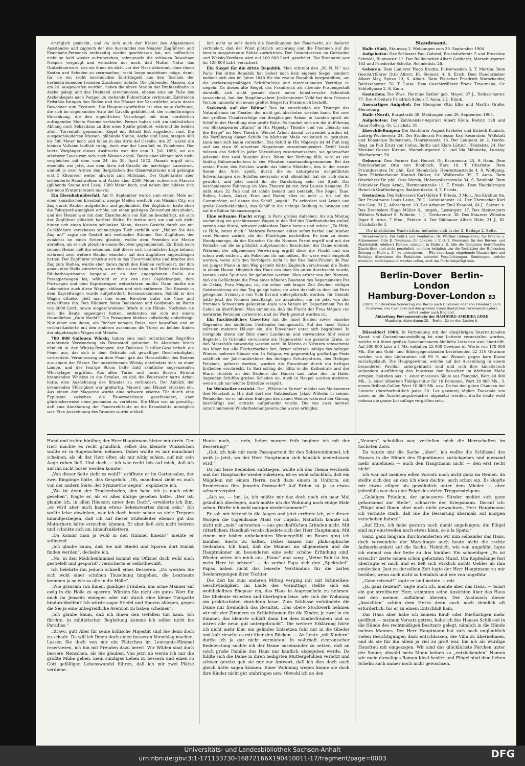erträglich gemacht, und da sich auch der Krater des Allgemeinen Ausstandes und zugleich der des Ausstandes des Neapler Zugführer- und Eisenbahn-Personals rechtzeitig wieder geschlossen hat, um hoffentlich nicht so bald wieder aufzubrechen, schmunzeln die schlauen Bewohner Neapels vergnügt und wünschen nur noch, daß Mutter Natur das Gratisfeuerwerk, das sie ihnen da dicht vor der Nase abbrennt, ohne ihnen Kosten und Schaden zu verursachen, recht lange ausdehnen möge, damit für sie ein recht ansehnliches Eintrittsgeld aus den Taschen der herbeiströmenden fremden Zuschauer abfalle. Die glühenden Massen, die am 24. ausgeworfen wurden, haben die obere Station der Drahtseilbahn in Asche gelegt und das Drahtseil zerschmolzen, ebenso eine am Fuße des Aschenkegels nach Pompeji zu stehende Führerhütte verbrannt. Zahlreiche Erdstöße bringen den Boden und die Häuser der Vesuvdörfer, sowie deren Bewohner zum Erzittern. Die Hauptauswurfstätte ist eine neue Oeffnung, die sich im sogenannten Atrio del Cavallo gebildet hat, der sichelförmigen Einsenkung, die den eigentlichen Vesuvkegel mit dem nordöstlich aufragenden Monte Somma verbindet. Ferner haben sich am südöstlichen Abhang nach Sebastiano zu drei neue Spalte gebildet, während die beiden alten, Torrentelli genannten Kegel mit Schutt fest zugedeckt sind. Die ausgeschleuderten Massen, glühende Steine, Asche und Lava, steigen 400 bis 500 Meter hoch und fallen in das Atrio del Cavallo. Am 25. waren die kleinen Vulkane leidlich ruhig, doch war der Lavafluß im Zunehmen. Der letzte Vorgänger dieses Ausbruchs war der vom 3. Juli 1896, wo ein stärkerer Lavastrom sich nach Westen ergoß. Beide aber können sich nicht vergleichen mit dem vom 24. bis 30. April 1872. Damals ergoß sich, ebenfalls wie jetzt, aus dem Atrio del Cavallo ein mächtiger Lavastrom, umfloß in zwei Armen den Bergrücken des Observatoriums und gelangte erst 5 Kilometer weiter abwärts zum Stillstand. Der Gipfelkrater aber schleuderte Rauchwolken und Asche über 2500 Meter, schwerere Massen (glühende Steine und Lava) 1300 Meter hoch, und neben ihm bildete sich der neue Krater (cratere nuovo).
Ein Eisenbahnüberfall. Am 9. September wurde zum ersten Male auf einer kanadischen Eisenbahn, wenige Meilen westlich von Mission City, ein Zug durch Räuber aufgehalten und geplündert. Der Zugführer hatte eben die Fahrgeschwindigkeit erhöht, um einen geringen Zeitverlust einzuholen, und der Heizer war mit dem Einschaufeln von Kohlen beschäftigt, als sich der Zugführer plötzlich berührt fühlte. Er drehte sich um und sah dicht hinter sich einen kleinen schlanken Mann, dessen Gesicht durch ein mit Gucklöchern versehenes schmutziges Tuch verhüllt war. „Halten Sie den Zug an!“ sagte die Gestalt mit weibischer Stimme. Der Zugführer, der zunächst an einen Scherz glaubte, wollte dem Fremden die Maske abreißen, als er sich plötzlich einem Revolver gegenübersah. Ein Blick nach seinem Heizer ließ ihn erkennen, daß dieser sich in ähnlicher Lage befand, während zwei weitere Räuber ebenfalls auf den Zugführer angeschlagen hatten. Der Zugführer schickte sich in das Unvermeidliche und brachte den Zug zum Stehen, wurde aber daran durch den Kleinen verhindert, der ihm genau eine Stelle vorschrieb, wo er dies zu tun habe. Auf Befehl des kleinen Räuberhauptmanns koppelte er an der angegebenen Stelle die Passagierwagen los, während er mit den drei Gepäckwagen, dem Postwagen und dem Expreßwagen weiterfahren mußte. Dann mußte die Lokomotive auch diese Wagen ablösen und sich entfernen. Der Beamte in dem Expreßwagen wurde aufgefordert, herauszukommen. Sobald er den Wagen öffnete, hielt man ihm einen Revolver unter die Nase und entwaffnete ihn. Den Räubern fielen Banknoten und Goldstaub im Werte von 2000 Lstrl., sowie eingeschriebene Briefe in die Hände. Nachdem sie sich die Beute angeeignet hatten, entfernten sie sich mit einem freundlichen „Gute Nacht!“ Die Passagiere blieben vollständig unbelästigt. Nur einer von ihnen, ein Richter namens Boles, war bewaffnet und er verbarrikadierte mit den anderen zusammen die Türen an beiden Enden der abgehängten Wagen mit Möbeln.
700 000 Gallonen Whisky haben eine nach schottischen Begriffen entehrende Verwendung als Brennstoff gefunden. In Aberdeen brach nämlich in der Whisky-Brennerei der Dalvaine Distiller-Gesellschaft ein Feuer aus, das sich in dem Gebäude mit gewaltiger Geschwindigkeit verbreitete. Veranlassung zu dem Feuer gab das Herausfallen des Bodens aus einem der Fässer. Der ausströmende Whisky entzündete sich an einer Lampe, und der feurige Strom halte bald sämtliche angrenzenden Whiskylager ergriffen. Aus allen Türen und Toren flossen Ströme brennenden Whiskys in die Straßen, so daß die Feuerwehr harte Arbeit hatte, eine Ausdehnung des Brandes zu verhindern. Der Anblick der brennenden Flüssigkeit war großartig. Mauern und Häuser stürzten ein. Aus einem der Magazine wurde eine schwere eiserne Tür durch eine Explosion zwischen die Feuerwehrleute geschleudert, aber glücklicherweise ohne jemanden zu verletzen. Die Hitze war so gewaltig, daß eine Annäherung der Feuerwehrleute an die Brandstätte unmöglich war. Eine Ausdehnung des Brandes wurde schließ-
lich nicht so sehr durch die Bemühungen der Feuerwehr, als dadurch verhindert, daß der Wind plötzlich umsprang und die Flammen auf die bereits ausgebrannte Stätte zurücktrieb. Der Gesamtverlust an Gebäuden und Whisky-Vorräten wird auf 100 000 Lstrl. geschätzt. Die Brennerei war für 120 000 Lstrl. versichert.
Ein Siegel für die dritte Republik. Man schreibt den „M. N. N.“ aus Paris: Die dritte Republik hat bisher noch kein eigenes Siegel, sondern bedient sich des im Jahre 1848 für die zweite Republik hergestellten, um die verfassungsmäßigen Schriftstücke und internationalen Verträge zu siegeln. Da dieses alte Siegel, das Frankreich als sitzende Frauengestalt darstellt, sich nicht gerade durch seine künstlerische Schönheit auszeichnet, hat der Siegelbewahrer Justizminister Vallé bei dem Graveur Vernon nunmehr ein neues großes Siegel für Frankreich bestellt.
Seekrank auf der Bühne! Das ist entschieden ein Triumph des Naturalismus im Theater, der nicht gut überboten werden kann. Bei zwei der größten Theatererfolge der diesjährigen Saison in London spielt ein Schiff in der Handlung eine große Rolle. Es handelt sich um die Aufführung von Shakespeares „Sturm“ in His Majestys Theatre und von „Beauty and the Barge“ im New Theatre. Wieviel Arbeit darauf verwendet worden ist, die Vorführung dieser Schiffe im höchsten Maße realistisch zu gestalten, kann man sich kaum vorstellen. Das Schiff in His Majestys ist 44 Fuß lang und aus etwa 40 einzelnen Negationen zusammengesetzt. Zwölf Leute müssen das Schiff in jeder Vorstellung zusammensetzen; sie gebrauchen jedesmal fast zwei Stunden dazu. Wenn der Vorhang fällt, wird es von fünfzig Bühnenarbeitern in vier Minuten auseinandergenommen. Bei der ersten Probe des Stückes wurde das kleine Mädchen, das in der ersten Szene den Ariel spielt, durch die so naturgetreu ausgeführten Schwankungen des Schiffes seekrank; erst allmählich hat sie sich daran gewöhnt, und jetzt macht ihr die Darstellung sehr viel Spaß. Das bescheidenere Fahrzeug im New Theatre ist mit drei Leuten bemannt. Es mißt etwa 32 Fuß und ist schön bemalt und betakelt. Die Segel, Taue, Rollen, Luken, Anker, Kran und Ruder, alles ist echt — bis auf die Gummiräder, auf denen das Schiff „segelt“. Es erfordert viel Arbeit und große Geschicklichkeit, das Schiff in die richtige Stellung zu bringen und auf die Bühne hinauszusegeln.
Eine seltsame Flucht erregt in Paris großes Aufsehen. Als am Montag nachmittag ein geschlossener Wagen in den Hof des Nordbahnhofes einlief, sprang eine ältere, schwarz gekleidete Dame heraus und schrie: „Zu Hilfe, zu Hilfe, rettet mich!“ Mehrere Personen eilten sofort herbei und stießen zwei Nonnen zurück, die der Flüchtigen nacheilten. Es kam zu einem Handgemenge, da der Kutscher für die Nonnen Partei ergriff und mit der Peitsche auf die so plötzlich aufgetauchten Beschützer der Dame einhieb. Während der allgemeinen Verwirrung ergriff diese die Flucht und war schon weit entfernt, als Polizisten ihr nacheilten. Sie wäre wohl eingeholt worden, wenn sich den Verfolgern nicht in der Rue Saint-Vincent de Paul ein junger Mann in den Weg gestellt hätte. Zugleich verschwand die Dame in einem Hause. Obgleich das Haus von oben bis unten durchsucht wurde, konnte keine Spur von ihr gefunden werden. Man erfuhr von den Nonnen, daß die Geflüchtete die Frau eines höheren Beamten des Departements Pas de Calais, Frau Méguin, ist, die schon seit langer Zeit Zeichen völliger Geistesstörung an den Tag gelegt habe; sie wäre deshalb in dem bei Paris gelegenen Irrenasyle von Ville Evrard untergebracht worden. Ihr Gemahl hätte jetzt die Nonnen beauftragt, sie abzuholen, um sie jetzt von den frommen Schwestern geleiteten Asyle von Venant im Departement Pas de Calais zu überführen. Man nimmt an, daß die Flucht der Frau Méguin von mehreren Personen vorbereitet und ins Werk gesetzt worden ist.
Ein fürchterliches Unwetter hat die Insel Sizilien sowie einzelne Gegenden des südlichen Festlandes heimgesucht. Auf der Insel Ustica stürzten mehrere Häuser ein, die Einwohner unter sich begrabend. In Cerignola tötete der Blitz einen Landmann und verwundete fünf seiner Begleiter. In Grimaldi verwüstete ein Hagelwetter die gesamte Ernte, so daß Staatshilfe notwendig werden wird. In Marina di Nicotera schwemmte das Meer fast alle Fischerbarken fort, ferner stürzten infolge des heftigen Windes mehrere Häuser ein. In Foligno, wo gegenwärtig großartige Feste anläßlich der Jahrhundertfeier des dortigen Schutzpatrons, des Heiligen Felizians, gefeiert werden, wurden die Einwohner durch ein heftiges Erdbeben erschreckt. In Bari schlug der Blitz in die Kathedrale und der Sturm richtete an den Dächern der Häuser und unter den im Hafen liegenden Schiffen großen Schaden an. Auch in Neapel wurden mehrere, wenn auch nur leichte Erdstöße verspürt.
Im Weinkeller erstickt. Der „Pfälzische Kurier“ meldet aus Maikammer (bei Neustadt a. H.), daß dort der Gutsbesitzer Jakob Wilhelm in seinem Weinkeller, wo er mit dem Einlegen des neuen Weines während der Gärung beschäftigt war, erstickt aufgefunden wurde. Die von zwei Aerzten unternommenen Wiederbelebungsversuche waren erfolglos.
Standesamt.
Halle (Süd), Steinweg 2. Meldungen vom 29. September 1904.
Aufgeboten: Der Schlosser Paul Gabriel, Bruckdorferstr. 5 und Ernestine Schmidt, Blumenstr. 12. Der Rollkutscher Albert Gebhardt, Merseburgerstr. 163 und Friederike Schotte, Schmiedstr. 26.
Geboren: Dem Liniierer Hugo Brodte, Pulverweiden 3, T. Martha. Dem Geschirrführer Otto Albert, Kl. Steinstr. 4, S. Erich. Dem Handarbeiter Albert May, Spitze 29, S. Albert. Dem Fleischer Friedrich Marscheider, Delitzscherstr. 78, T. Luise. Dem Geschirrführer Franz Trautmann, Gr. Schloßgasse 2, S. Enno.
Gestorben: Die Wwe. Hermine Beßler geb. Mayer, 67 J., Delitzscherstr. 77. Des Arbeiters Friedrich Scholz T. Anna, 2 J., Klinik.
Auswärtiges Aufgebot: Der Klempner Otto Elbe und Martha Große, Merseburg.
Halle (Nord), Burgstraße 38. Meldungen vom 29. September 1904.
Aufgeboten: Der Zahlmeister-Aspirant Albert Klein, Reilstr. 128 und Anna Hellwig, Gr. Ulrichstr. 31.
Eheschließungen: Der Bauführer August Krekeler und Elsbeth Kunisch, Ludwig-Wucherertr. 24. Der Studienrat Professor Karl Keserstein, Waßstatt und Konstanze Bodenstein, Henriettenstr. 16. Der Leutnant im 2. Garde-Regt. zu Fuß Ernst von Collas, Berlin und Klara Lüttich, Händelstr. 24. Der Musiker Gustav Kirsten, Merseburgerstr. 21 und Ida Männicke, Ludwig-Wuchererstr. 50.
Geboren: Dem Former Karl Hensel, Gr. Brunnenstr. 25, S. Hans. Dem Fabrikarbeiter Otto von Knobloch, Harz 10, T. Charlotte. Dem Privatdozenten Dr. phil. Karl Steinbrück, Henriettenstraße 4, S. Wolfgang. Dem Fabrikarbeiter Konrad Dicker, Gr. Wallstraße 39, T. Anna. Dem Oberlehrer Dr. phil. Otto Martin, Hohenzollernstraße 34, S. Reinhold. Dem Schneider Hugo Arndt, Hermannstraße 12, T. Frieda. Dem Handelsmann Heinrich Graffenberger, Saalwerderstr. 4, T. Frieda.
Gestorben: Des Schlossers Karl Göhre T. Frieda, 3 Mon., Am Kirchtor 8a. Der Privatmann Louis Leine, 76 J., Lafontainestr. 14. Der Uhrmacher Karl von Glan, 31 J., Albrechtstr. 20. Der Arbeiter Emil Knaubel, 64 J., Salzstr. 4. Des Drechslers Hugo Müller S., totgeb., Lessingstr. 17. Des Steinsetzers Wilhelm Wilsdorf S. Wilhelm, 1 J., Trothaerstr. 38. Des Maurers Wilhelm Jäger S. Arno, 7 Mon., Feldstr. 4. Der Bildhauer Albert Dühr, 31 J., Kl. Ulrichstraße 3.
Die kirchlichen Nachrichten befinden sich in der 2. Beilage 2. Seite.
Verantwortlich: Für Politik und Feuilleton: Dr. Walther Gebensleben; für Provinz u. Allgemeines: Otto E. Neumann; für Lokales: i. V. O. E. Neumann; für den Börsen- und Handelsteil: Adelbert Kirsten, sämtlich in Halle a. S. Alle die Redaktion betreffenden Zuschriften sind nicht persönlich, sondern lediglich „An die Redaktion der Halleschen Zeitung in Halle a. S.“ zu adressieren. — Für unverlangt eingehende Manuskripte und Beiträge übernimmt die Redaktion keinerlei Verpflichtungen. Sendungen, welche eventuell zurückgesandt werden sollen, muß das Porto beigefügt sein.
Berlin-Dover Berlin-London
Hamburg-Dover-London 83
(3907) mit direktem Sonderzug von Berlin nach Cuxhaven oder von Hamburg nach Cuxhaven, von Cuxhaven mit den grossen transatlantischen Personendampfern sofort weiter nach England.
Abtheilung Personenverkehr der HAMBURG-AMERIKA LINIE
Hamburg, Alsterdamm 25. Berlin, Unter den Linden 8.
Düsseldorf 1904. In Verbindung mit der diesjährigen Internationalen Kunst- und Gartenbauausstellung ist eine Lotterie veranstaltet worden, welche mit ihren großen Gewinnchancen ähnliche Lotterien weit übertrifft. Auf 500 000 Lose à 1 Mk. entfallen 25 000 Gewinne im Werte von 170 000 Mk. Die aus Gold- und Silbergegenständen bestehenden 22 316 Gewinne werden von den Lieferanten mit 90 % auf Wunsch gegen bare Kasse zurückgekauft. Die Hauptgewinne, welche auf der Ausstellung in einem besonderen Pavillon untergebracht sind und sich ihre künstlerisch vollendete Ausführung das Interesse der Besucher im höchsten Maße erregen, beitehen aus: 1. einer massiven Säule aus Feingold, Wert 40 000 Mk., 2. einer silbernen Tafelgarnitur für 18 Personen, Wert 20 000 Mk., 3. einem Brillant-Collier, Wert 10 000 Mk. usw. Da bei den guten Chancen der Lotterie (durchschnittlich jedes 20. Los gewinnt) täglich Tausende von Losen an die Ausstellungsbesucher abgesetzt werden, dürfte heute wohl nahezu die ganze Losauflage vergriffen sein.
Hand und trabte hinüber, der Herr Hauptmann hinter mir drein. Der Herr machte es recht gründlich, selbst das kleinste Winkelchen wollte er in Augenschein nehmen. Dabei wollte es mir manchmal scheinen, als ob der Herr öfter, als mir nötig schien, auf mir sein Auge ruhen ließ. Und doch — ich war recht bös auf mich, daß ich auf ihn nicht böser werden konnte!
„Von dieser Seite zieht es wohl?“ eröffnete er im Gartensalon, der zwei Eingänge hatte, das Gespräch. „Oh, manchmal zieht es auch von der andern Seite, der Symmetrie wegen“, explizierte ich.
„Wo ist denn der Trockenboden, den habe ich ja noch nicht gesehen“, fragte er, als er alles übrige gesehen hatte. „Der ist, glaube ich, in allen Häusern unter dem Dach“, erwiderte ich ihm, „es wird aber auch kaum etwas Sehenswertes daran sein.“ Ich wollte leise abwinken, war ich doch heute schon so viele Treppen hinaufgestiegen, daß ich auf dieser Stufenleiter ebenso gut das Matterhorn hätte erreichen können. Er aber ließ sich nicht beirren und schickte sich an, hinaufzuklettern.
„Da kommt man ja wohl in den Himmel hinein?“ meinte er stöhnend.
„Ich glaube kaum, daß Sie mit Stiefel und Sporen dort Einlaß finden werden“, deckelte ich.
„Na, in den Mädchenhimmel kommt ein Offizier doch wohl auch gestiefelt und gespornt“, versicherte er selbstbewußt.
Ich belehrte ihn jedoch schnell eines Besseren: „Da werden Sie sich wohl einer schönen Täuschung hingeben, die Leutnants kommen ja so wie so alle in die Hölle“.
„Wie grausam von Ihnen, gnädiges Fräulein, uns arme Männer auf ewig in die Hölle zu sperren. Würden Sie nicht ein gutes Wort für mich im Jenseits einlegen oder mir durch eine kleine Türspalte hindurchhelfen? Ich würde sogar Stiefel und Sporen ablegen, gegen die Sie ja eine unbegreifliche Aversion zu haben scheinen“.
„Ich glaube kaum, daß ich Ihnen den Gefallen tun kann. Ich fürchte, in militärischer Begleitung komme ich selbst nicht ins Paradies.“
„Bravo, gut! Aber für seine höllische Majestät sind Sie denn doch zu schade. Da will ich Ihnen doch einen besseren Vorschlag machen. Lassen Sie doch von mir ein Plätzchen im Leutnants-Himmel reservieren, ich bin mit Freuden dazu bereit. Wir Wilden sind doch bessere Menschen, als Sie glauben. Von jetzt ab werde ich mir die größte Mühe geben, mein sündiges Leben zu bessern und einen so Gott gefälligen Lebenswandel führen, daß ich mir zwei Plätze verdiene.
Heute noch, — nein, lieber morgen früh beginne ich mit der Besserung!“
„Gut, ich hole mir mein Passepartout für den Soldatenhimmel; ich weiß ja jetzt, wo der Herr Hauptmann sich häuslich niederlassen wird.“
Da mir leise Bedenken aufstiegen, wollte ich das Thema wechseln und der Hauptsache wieder zukehren; ist es wohl schicklich, daß ein Mägdlein mit einem Herrn, noch dazu einem in Uniform, ein Rendezvous fürs Jenseits festmacht? Auf Erden ist ja so etwas schwer verpönt.
„Ach so, — hm, ja, ich müßte mir das doch noch ein paar Mal gründlich überlegen, auch müßte ich die Wohnung noch einige Male sehen. Dürfte ich wohl morgen wiederkommen?“
Er sah mir bittend in die Augen und jetzt errötete ich, wie diesen Morgen die tugendsame Maid vor Cupido. Natürlich konnte ich nicht mit „nein“ antworten — aus geschäftlichen Gründen nicht. Mit ritterlichem Handkuß verabschiedete sich der Herr Hauptmann. Mit einem mir bisher unbekannten Wonnegefühl im Busen ging ich hinüber, Siesta zu halten. Dabei kamen mir philosophische Gedanken. Ich fand, daß die Männer im allgemeinen und die Hauptmänner im besonderen eine sehr schöne Erfindung sind. Wieder setzte ich mich ans „Piano“ und sang: „Meine Ruh ist hin, mein Herz ist schwer“ — da verbat Papa sich den „Spektakel“. Papas haben nicht das leiseste Verständnis für die zarten Seelenregungen ihrer Töchter.
Die Zeit bis zum anderen Mittag verging mir mit Schnecken-Geschwindigkeit. Im Laufe des Vormittags stellte sich ein wohlbeleibtes Ehepaar ein, das Haus in Augenschein zu nehmen. Die Eheleute visierten und überlegten leise, wie sich die Wohnung am praktischsten einrichten lasse. Zum Schlusse verkündete die Dame mir freundlich das Resultat. „Das obere Stockwerk nehmen wir mit vier Zimmern zu Schlafräumen für die Kinder, je zwei in ein Zimmer, das kleinste schläft dann bei dem Kinderfräulein und so wären alle neun gut untergebracht“. Die weitere Erklärung hörte ich nicht mehr klar, ein gelindes Entsetzen fuhr mir in die Glieder und kalt rieselte es mir über den Rücken. — An Leute „mit Kindern“ durfte ich ja gar nicht vermieten! In wahrhaft ciceronischer Redeleistung suchte ich der Dame auseinander zu setzen, daß an solch große Familie das Haus nur käuflich abgegeben werde. Da fühlte sich die Dame in ihren heiligsten Muttergefühlen verletzt und schwer gereizt gab sie mir zur Antwort, daß ich dies doch auch gleich hätte sagen können. Einer Wohnung wegen könne sie doch ihre Kinder nicht gut umbringen usw. Obwohl ich an den
„Neunen“ schuldlos war, verließen mich die Herrschaften im höchsten Zorn.
Da wurde mir die Sache „über“, ich wollte die Schlüssel des Hauses in die Hände des Eigentümers zurückgeben und niemand mehr annehmen — auch den Hauptmann nicht — den erst recht nicht!
Ich war mit meinem edlen Vorsatz noch nicht ganz im Reinen, da stellte sich der, an den ich eben dachte, auch schon ein. Es klopfte mir etwas eiliger als gewöhnlich unter dem Mieder — aber jedenfalls war das eine Folge des vielen Treppensteigens.
„Gnädiges Fräulein, der gebesserte Sünder meldet sich ganz gehorsamst zur Stelle“, schnarrte der Kriegsmann. Darauf ich: „Flügel sind Ihnen aber noch nicht gewachsen, Herr Hauptmann; ich vermute stark, daß Sie die Besserung abermals auf morgen verschoben haben!“
„Auf Ehre, ich habe gestern noch damit angefangen; die Flügel sind nur einstweilen noch etwas klein, so à la Spatz.“
Ganz, ganz langsam durchwanderten wir nun selbander das Haus, doch verwendete der Marsjünger auch heute nicht die rechte Aufmerksamkeit auf die Sache. Heimlich, wie von ungefähr, lugte ich einmal von der Seite zu ihm hinüber. Ein schneidiger „Es ist erreicht“ zierte seinen schön geformten Mund. Um Kopfeslänge fast überragte er mich und es ließ sich wirklich nichts Uebles an ihm entdecken. Just zu derselben Zeit lugte der Herr Hauptmann zu mir herüber, wenn auch nicht so heimlich und wie von ungefähr.
„Ganz reizend!“ sagte er und meinte — mir.
„Ja, ganz reizend“, sagte auch ich, meinte aber das Haus. — Sonst ein gar streitbarer Herr, stimmten seine Ansichten über das Haus mit den meinen auffallend überein. Der Austausch dieser „Ansichten“ schien dem Herrn denn auch noch ziemlich oft erforderlich, bis er zu einem Entschluß kam.
Das Haus aber habe ich keinem Kauf- oder Mietlustigen mehr geöffnet — meinem Vorsatz getreu, habe ich des Hauses Schlüssel in die Hände des rechtmäßigen Besitzers gelegt, nämlich in die Hände meines Mannes. Der Herr Hauptmann hat sich nach unglaublich vielen Besichtigungen dazu entschlossen, die Villa zu übernehmen, und da sie für ihn allein ja viel zu groß war, bin ich als würdige Hausfrau mit eingezogen. Wir sind das glücklichste Pärchen unter der Sonne; obwohl mein Mann keinen so „entzückenden“ Namen wie mein damaliges Roman-Ideal besitzt und Flügel sind dem lieben Schelm auch immer noch nicht gewachsen.
Universitäts- und Landesbibliothek Sachsen-Anhalt
urn:nbn:de:gbv:3:1-171133730-16872166X190410011-17/fragment/page=0003
DFG